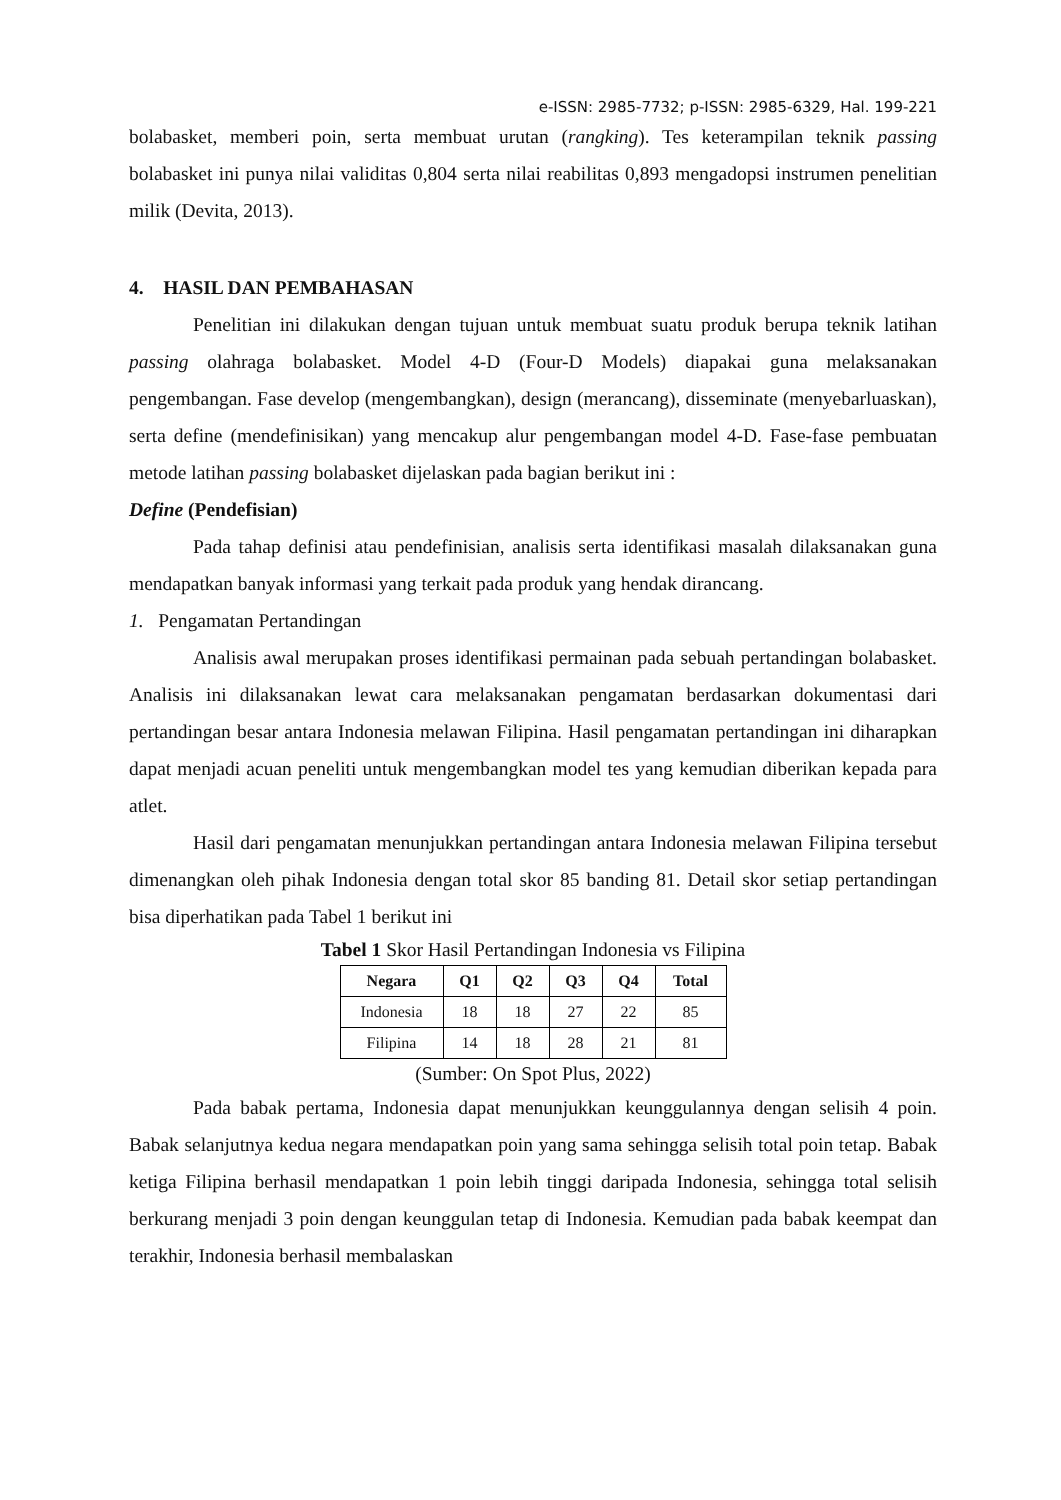e-ISSN: 2985-7732; p-ISSN: 2985-6329, Hal. 199-221
bolabasket, memberi poin, serta membuat urutan (rangking). Tes keterampilan teknik passing bolabasket ini punya nilai validitas 0,804 serta nilai reabilitas 0,893 mengadopsi instrumen penelitian milik (Devita, 2013).
4. HASIL DAN PEMBAHASAN
Penelitian ini dilakukan dengan tujuan untuk membuat suatu produk berupa teknik latihan passing olahraga bolabasket. Model 4-D (Four-D Models) diapakai guna melaksanakan pengembangan. Fase develop (mengembangkan), design (merancang), disseminate (menyebarluaskan), serta define (mendefinisikan) yang mencakup alur pengembangan model 4-D. Fase-fase pembuatan metode latihan passing bolabasket dijelaskan pada bagian berikut ini :
Define (Pendefisian)
Pada tahap definisi atau pendefinisian, analisis serta identifikasi masalah dilaksanakan guna mendapatkan banyak informasi yang terkait pada produk yang hendak dirancang.
1. Pengamatan Pertandingan
Analisis awal merupakan proses identifikasi permainan pada sebuah pertandingan bolabasket. Analisis ini dilaksanakan lewat cara melaksanakan pengamatan berdasarkan dokumentasi dari pertandingan besar antara Indonesia melawan Filipina. Hasil pengamatan pertandingan ini diharapkan dapat menjadi acuan peneliti untuk mengembangkan model tes yang kemudian diberikan kepada para atlet.
Hasil dari pengamatan menunjukkan pertandingan antara Indonesia melawan Filipina tersebut dimenangkan oleh pihak Indonesia dengan total skor 85 banding 81. Detail skor setiap pertandingan bisa diperhatikan pada Tabel 1 berikut ini
Tabel 1 Skor Hasil Pertandingan Indonesia vs Filipina
| Negara | Q1 | Q2 | Q3 | Q4 | Total |
| --- | --- | --- | --- | --- | --- |
| Indonesia | 18 | 18 | 27 | 22 | 85 |
| Filipina | 14 | 18 | 28 | 21 | 81 |
(Sumber: On Spot Plus, 2022)
Pada babak pertama, Indonesia dapat menunjukkan keunggulannya dengan selisih 4 poin. Babak selanjutnya kedua negara mendapatkan poin yang sama sehingga selisih total poin tetap. Babak ketiga Filipina berhasil mendapatkan 1 poin lebih tinggi daripada Indonesia, sehingga total selisih berkurang menjadi 3 poin dengan keunggulan tetap di Indonesia. Kemudian pada babak keempat dan terakhir, Indonesia berhasil membalaskan